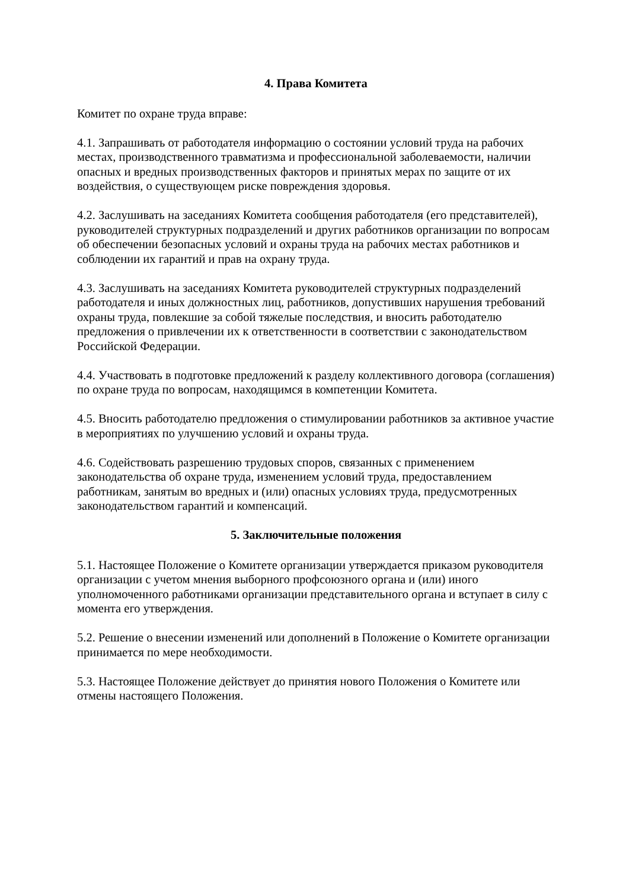4. Права Комитета
Комитет по охране труда вправе:
4.1. Запрашивать от работодателя информацию о состоянии условий труда на рабочих местах, производственного травматизма и профессиональной заболеваемости, наличии опасных и вредных производственных факторов и принятых мерах по защите от их воздействия, о существующем риске повреждения здоровья.
4.2. Заслушивать на заседаниях Комитета сообщения работодателя (его представителей), руководителей структурных подразделений и других работников организации по вопросам об обеспечении безопасных условий и охраны труда на рабочих местах работников и соблюдении их гарантий и прав на охрану труда.
4.3. Заслушивать на заседаниях Комитета руководителей структурных подразделений работодателя и иных должностных лиц, работников, допустивших нарушения требований охраны труда, повлекшие за собой тяжелые последствия, и вносить работодателю предложения о привлечении их к ответственности в соответствии с законодательством Российской Федерации.
4.4. Участвовать в подготовке предложений к разделу коллективного договора (соглашения) по охране труда по вопросам, находящимся в компетенции Комитета.
4.5. Вносить работодателю предложения о стимулировании работников за активное участие в мероприятиях по улучшению условий и охраны труда.
4.6. Содействовать разрешению трудовых споров, связанных с применением законодательства об охране труда, изменением условий труда, предоставлением работникам, занятым во вредных и (или) опасных условиях труда, предусмотренных законодательством гарантий и компенсаций.
5. Заключительные положения
5.1. Настоящее Положение о Комитете организации утверждается приказом руководителя организации с учетом мнения выборного профсоюзного органа и (или) иного уполномоченного работниками организации представительного органа и вступает в силу с момента его утверждения.
5.2. Решение о внесении изменений или дополнений в Положение о Комитете организации принимается по мере необходимости.
5.3. Настоящее Положение действует до принятия нового Положения о Комитете или отмены настоящего Положения.